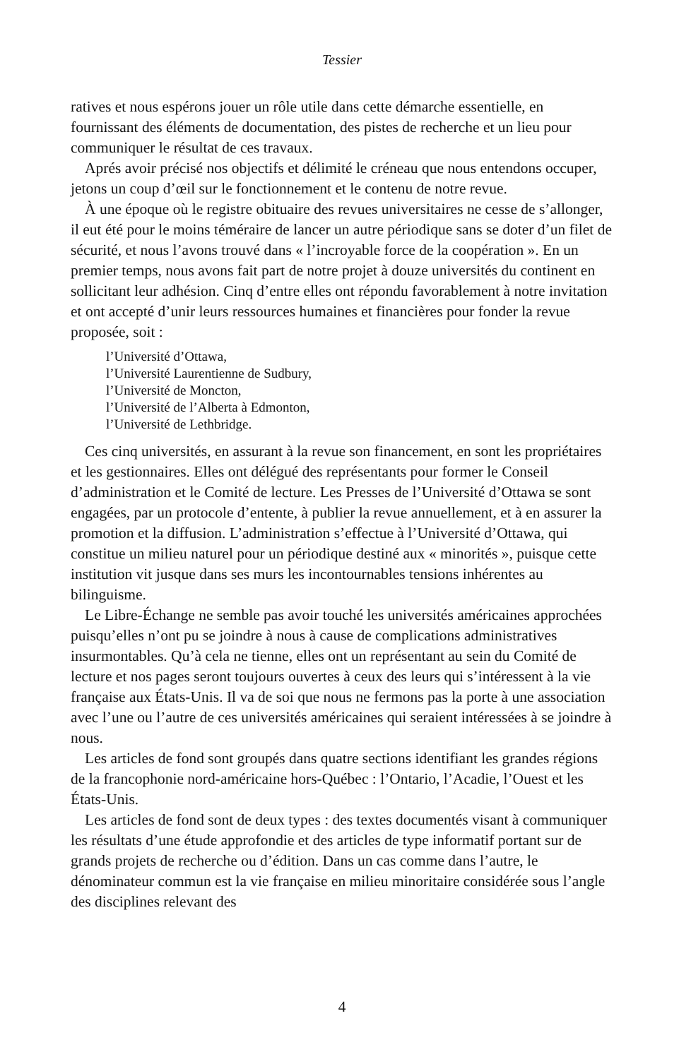Tessier
ratives et nous espérons jouer un rôle utile dans cette démarche essentielle, en fournissant des éléments de documentation, des pistes de recherche et un lieu pour communiquer le résultat de ces travaux.
Aprés avoir précisé nos objectifs et délimité le créneau que nous entendons occuper, jetons un coup d’œil sur le fonctionnement et le contenu de notre revue.
À une époque où le registre obituaire des revues universitaires ne cesse de s’allonger, il eut été pour le moins téméraire de lancer un autre périodique sans se doter d’un filet de sécurité, et nous l’avons trouvé dans « l’incroyable force de la coopération ». En un premier temps, nous avons fait part de notre projet à douze universités du continent en sollicitant leur adhésion. Cinq d’entre elles ont répondu favorablement à notre invitation et ont accepté d’unir leurs ressources humaines et financières pour fonder la revue proposée, soit :
l’Université d’Ottawa,
l’Université Laurentienne de Sudbury,
l’Université de Moncton,
l’Université de l’Alberta à Edmonton,
l’Université de Lethbridge.
Ces cinq universités, en assurant à la revue son financement, en sont les propriétaires et les gestionnaires. Elles ont délégué des représentants pour former le Conseil d’administration et le Comité de lecture. Les Presses de l’Université d’Ottawa se sont engagées, par un protocole d’entente, à publier la revue annuellement, et à en assurer la promotion et la diffusion. L’administration s’effectue à l’Université d’Ottawa, qui constitue un milieu naturel pour un périodique destiné aux « minorités », puisque cette institution vit jusque dans ses murs les incontournables tensions inhérentes au bilinguisme.
Le Libre-Échange ne semble pas avoir touché les universités américaines approchées puisqu’elles n’ont pu se joindre à nous à cause de complications administratives insurmontables. Qu’à cela ne tienne, elles ont un représentant au sein du Comité de lecture et nos pages seront toujours ouvertes à ceux des leurs qui s’intéressent à la vie française aux États-Unis. Il va de soi que nous ne fermons pas la porte à une association avec l’une ou l’autre de ces universités américaines qui seraient intéressées à se joindre à nous.
Les articles de fond sont groupés dans quatre sections identifiant les grandes régions de la francophonie nord-américaine hors-Québec : l’Ontario, l’Acadie, l’Ouest et les États-Unis.
Les articles de fond sont de deux types : des textes documentés visant à communiquer les résultats d’une étude approfondie et des articles de type informatif portant sur de grands projets de recherche ou d’édition. Dans un cas comme dans l’autre, le dénominateur commun est la vie française en milieu minoritaire considérée sous l’angle des disciplines relevant des
4